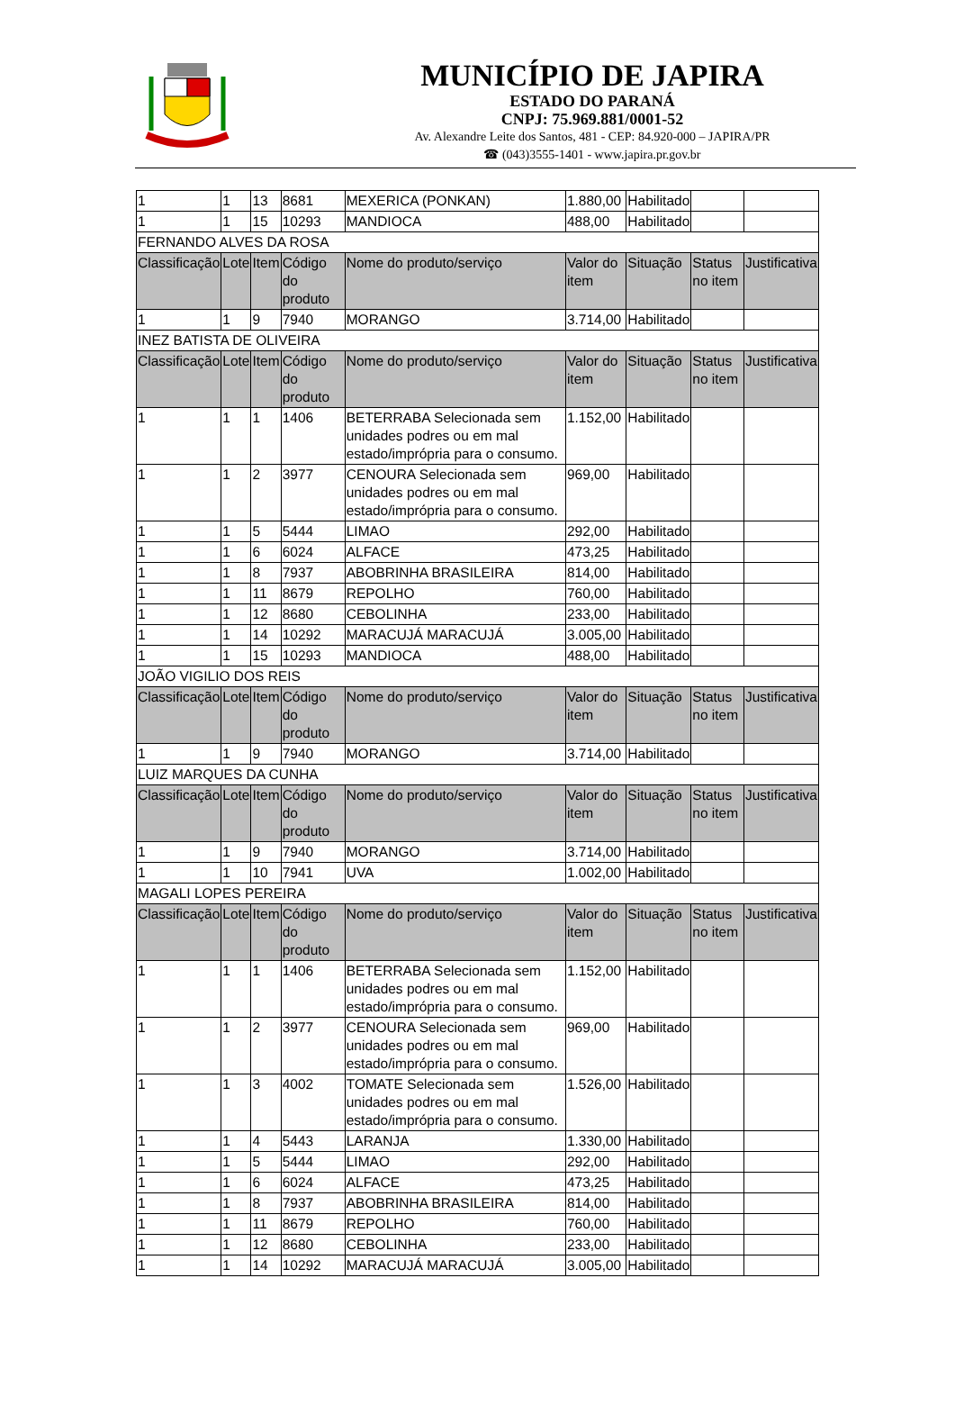MUNICÍPIO DE JAPIRA
ESTADO DO PARANÁ
CNPJ: 75.969.881/0001-52
Av. Alexandre Leite dos Santos, 481 - CEP: 84.920-000 – JAPIRA/PR
☎ (043)3555-1401 - www.japira.pr.gov.br
| 1 | 1 | 13 | 8681 | MEXERICA (PONKAN) | 1.880,00 | Habilitado | | |
| 1 | 1 | 15 | 10293 | MANDIOCA | 488,00 | Habilitado | | |
| FERNANDO ALVES DA ROSA | | | | | | | | |
| Classificação | Lote | Item | Código do produto | Nome do produto/serviço | Valor do item | Situação | Status no item | Justificativa |
| 1 | 1 | 9 | 7940 | MORANGO | 3.714,00 | Habilitado | | |
| INEZ BATISTA DE OLIVEIRA | | | | | | | | |
| Classificação | Lote | Item | Código do produto | Nome do produto/serviço | Valor do item | Situação | Status no item | Justificativa |
| 1 | 1 | 1 | 1406 | BETERRABA Selecionada sem unidades podres ou em mal estado/imprópria para o consumo. | 1.152,00 | Habilitado | | |
| 1 | 1 | 2 | 3977 | CENOURA Selecionada sem unidades podres ou em mal estado/imprópria para o consumo. | 969,00 | Habilitado | | |
| 1 | 1 | 5 | 5444 | LIMAO | 292,00 | Habilitado | | |
| 1 | 1 | 6 | 6024 | ALFACE | 473,25 | Habilitado | | |
| 1 | 1 | 8 | 7937 | ABOBRINHA BRASILEIRA | 814,00 | Habilitado | | |
| 1 | 1 | 11 | 8679 | REPOLHO | 760,00 | Habilitado | | |
| 1 | 1 | 12 | 8680 | CEBOLINHA | 233,00 | Habilitado | | |
| 1 | 1 | 14 | 10292 | MARACUJÁ MARACUJÁ | 3.005,00 | Habilitado | | |
| 1 | 1 | 15 | 10293 | MANDIOCA | 488,00 | Habilitado | | |
| JOÃO VIGILIO DOS REIS | | | | | | | | |
| Classificação | Lote | Item | Código do produto | Nome do produto/serviço | Valor do item | Situação | Status no item | Justificativa |
| 1 | 1 | 9 | 7940 | MORANGO | 3.714,00 | Habilitado | | |
| LUIZ MARQUES DA CUNHA | | | | | | | | |
| Classificação | Lote | Item | Código do produto | Nome do produto/serviço | Valor do item | Situação | Status no item | Justificativa |
| 1 | 1 | 9 | 7940 | MORANGO | 3.714,00 | Habilitado | | |
| 1 | 1 | 10 | 7941 | UVA | 1.002,00 | Habilitado | | |
| MAGALI LOPES PEREIRA | | | | | | | | |
| Classificação | Lote | Item | Código do produto | Nome do produto/serviço | Valor do item | Situação | Status no item | Justificativa |
| 1 | 1 | 1 | 1406 | BETERRABA Selecionada sem unidades podres ou em mal estado/imprópria para o consumo. | 1.152,00 | Habilitado | | |
| 1 | 1 | 2 | 3977 | CENOURA Selecionada sem unidades podres ou em mal estado/imprópria para o consumo. | 969,00 | Habilitado | | |
| 1 | 1 | 3 | 4002 | TOMATE Selecionada sem unidades podres ou em mal estado/imprópria para o consumo. | 1.526,00 | Habilitado | | |
| 1 | 1 | 4 | 5443 | LARANJA | 1.330,00 | Habilitado | | |
| 1 | 1 | 5 | 5444 | LIMAO | 292,00 | Habilitado | | |
| 1 | 1 | 6 | 6024 | ALFACE | 473,25 | Habilitado | | |
| 1 | 1 | 8 | 7937 | ABOBRINHA BRASILEIRA | 814,00 | Habilitado | | |
| 1 | 1 | 11 | 8679 | REPOLHO | 760,00 | Habilitado | | |
| 1 | 1 | 12 | 8680 | CEBOLINHA | 233,00 | Habilitado | | |
| 1 | 1 | 14 | 10292 | MARACUJÁ MARACUJÁ | 3.005,00 | Habilitado | | |